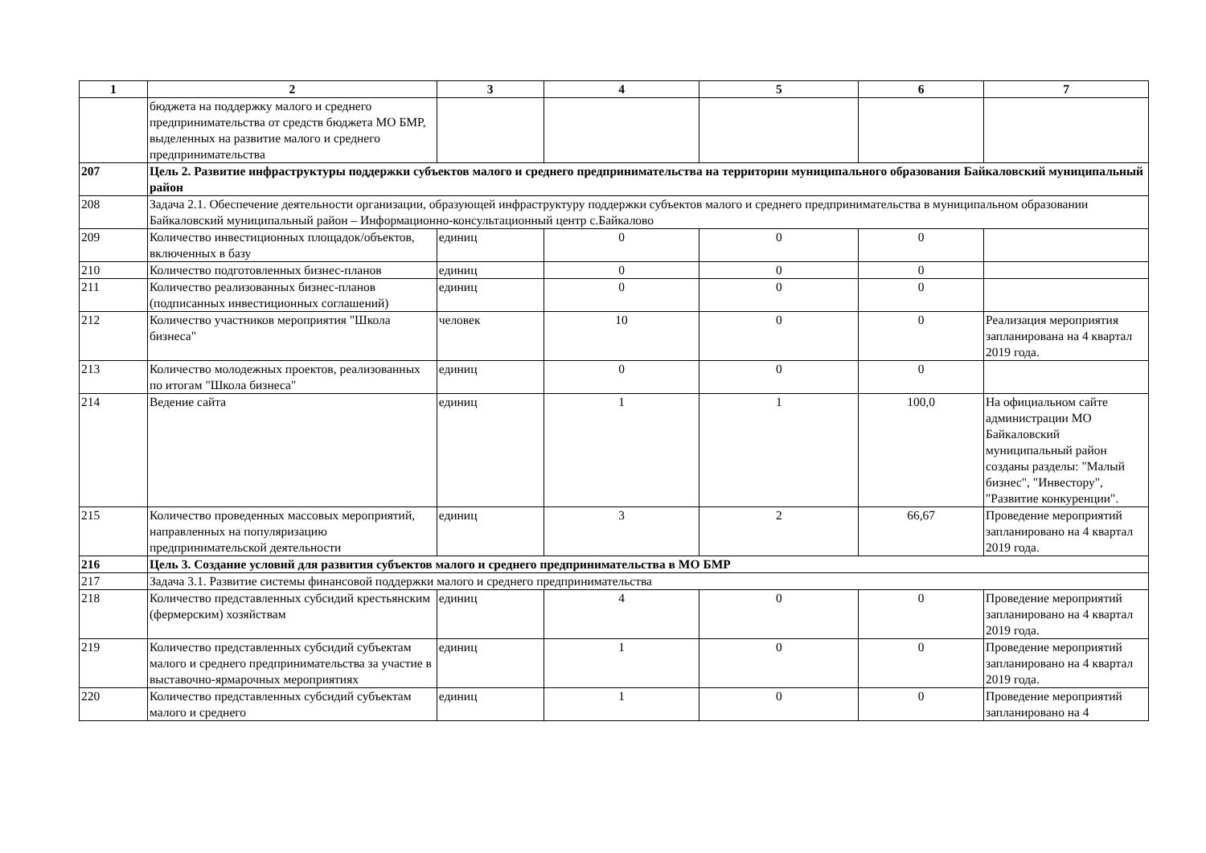| 1 | 2 | 3 | 4 | 5 | 6 | 7 |
| --- | --- | --- | --- | --- | --- | --- |
| | бюджета на поддержку малого и среднего предпринимательства от средств бюджета МО БМР, выделенных на развитие малого и среднего предпринимательства | | | | | |
| 207 | Цель 2. Развитие инфраструктуры поддержки субъектов малого и среднего предпринимательства на территории муниципального образования Байкаловский муниципальный район | | | | | |
| 208 | Задача 2.1. Обеспечение деятельности организации, образующей инфраструктуру поддержки субъектов малого и среднего предпринимательства в муниципальном образовании Байкаловский муниципальный район – Информационно-консультационный центр с.Байкалово | | | | | |
| 209 | Количество инвестиционных площадок/объектов, включенных в базу | единиц | 0 | 0 | 0 | |
| 210 | Количество подготовленных бизнес-планов | единиц | 0 | 0 | 0 | |
| 211 | Количество реализованных бизнес-планов (подписанных инвестиционных соглашений) | единиц | 0 | 0 | 0 | |
| 212 | Количество участников мероприятия "Школа бизнеса" | человек | 10 | 0 | 0 | Реализация мероприятия запланирована на 4 квартал 2019 года. |
| 213 | Количество молодежных проектов, реализованных по итогам "Школа бизнеса" | единиц | 0 | 0 | 0 | |
| 214 | Ведение сайта | единиц | 1 | 1 | 100,0 | На официальном сайте администрации МО Байкаловский муниципальный район созданы разделы: "Малый бизнес", "Инвестору", "Развитие конкуренции". |
| 215 | Количество проведенных массовых мероприятий, направленных на популяризацию предпринимательской деятельности | единиц | 3 | 2 | 66,67 | Проведение мероприятий запланировано на 4 квартал 2019 года. |
| 216 | Цель 3. Создание условий для развития субъектов малого и среднего предпринимательства в МО БМР | | | | | |
| 217 | Задача 3.1. Развитие системы финансовой поддержки малого и среднего предпринимательства | | | | | |
| 218 | Количество представленных субсидий крестьянским (фермерским) хозяйствам | единиц | 4 | 0 | 0 | Проведение мероприятий запланировано на 4 квартал 2019 года. |
| 219 | Количество представленных субсидий субъектам малого и среднего предпринимательства за участие в выставочно-ярмарочных мероприятиях | единиц | 1 | 0 | 0 | Проведение мероприятий запланировано на 4 квартал 2019 года. |
| 220 | Количество представленных субсидий субъектам малого и среднего | единиц | 1 | 0 | 0 | Проведение мероприятий запланировано на 4 |